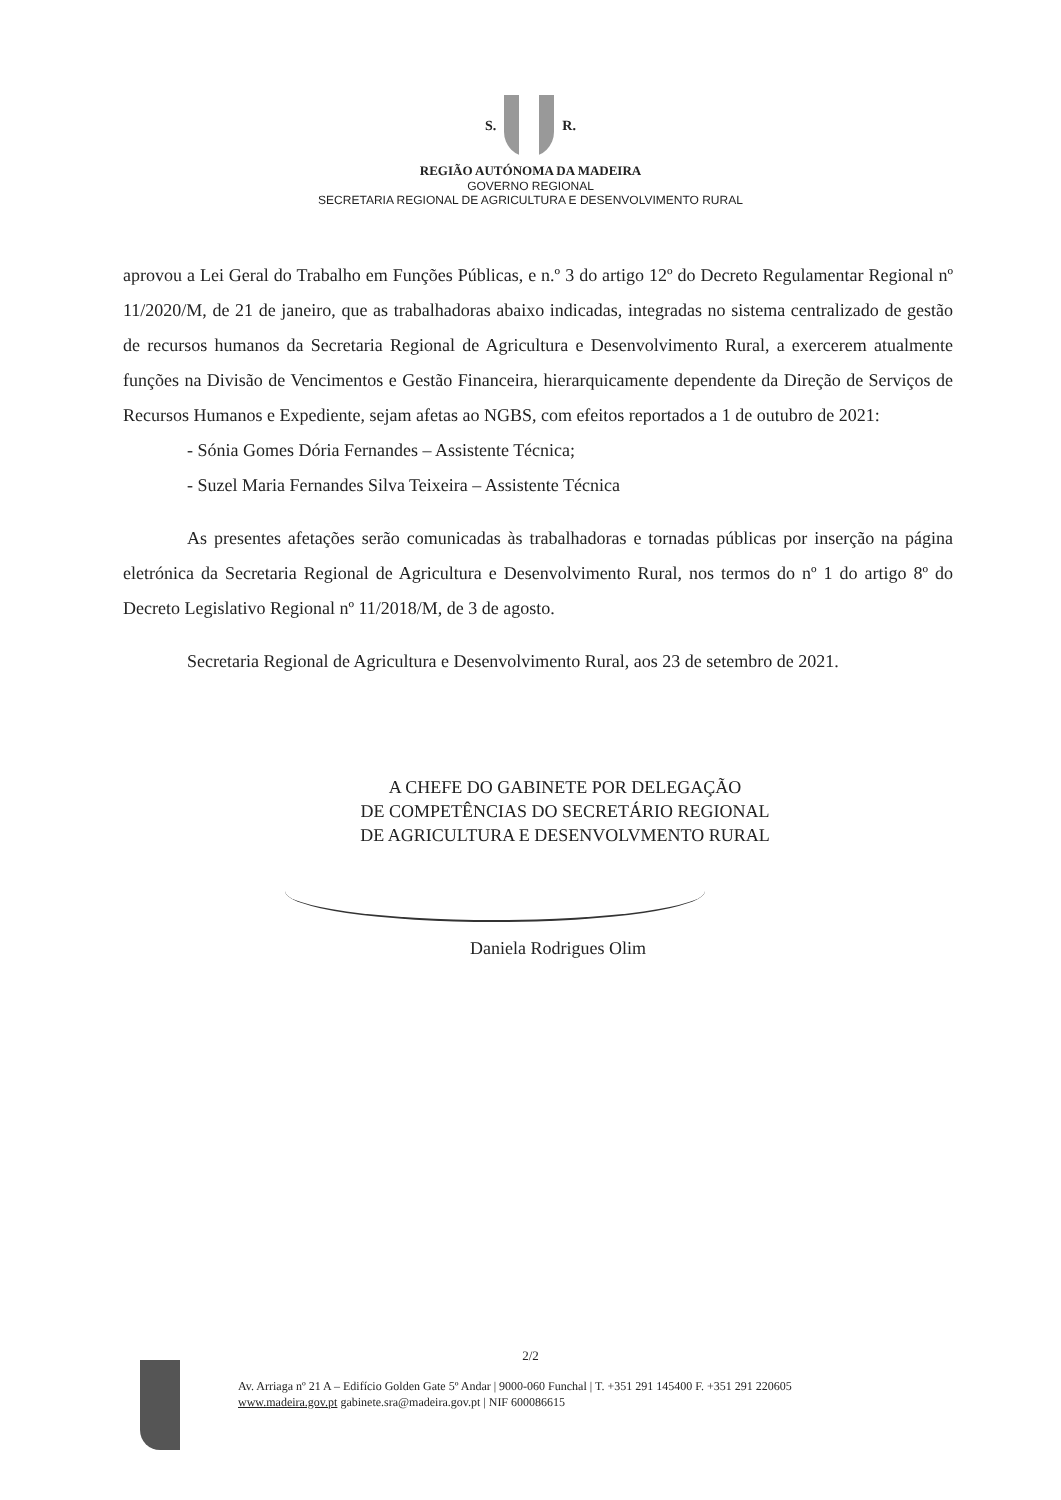S. R.
REGIÃO AUTÓNOMA DA MADEIRA
GOVERNO REGIONAL
SECRETARIA REGIONAL DE AGRICULTURA E DESENVOLVIMENTO RURAL
aprovou a Lei Geral do Trabalho em Funções Públicas, e n.º 3 do artigo 12º do Decreto Regulamentar Regional nº 11/2020/M, de 21 de janeiro, que as trabalhadoras abaixo indicadas, integradas no sistema centralizado de gestão de recursos humanos da Secretaria Regional de Agricultura e Desenvolvimento Rural, a exercerem atualmente funções na Divisão de Vencimentos e Gestão Financeira, hierarquicamente dependente da Direção de Serviços de Recursos Humanos e Expediente, sejam afetas ao NGBS, com efeitos reportados a 1 de outubro de 2021:
- Sónia Gomes Dória Fernandes – Assistente Técnica;
- Suzel Maria Fernandes Silva Teixeira – Assistente Técnica
As presentes afetações serão comunicadas às trabalhadoras e tornadas públicas por inserção na página eletrónica da Secretaria Regional de Agricultura e Desenvolvimento Rural, nos termos do nº 1 do artigo 8º do Decreto Legislativo Regional nº 11/2018/M, de 3 de agosto.
Secretaria Regional de Agricultura e Desenvolvimento Rural, aos 23 de setembro de 2021.
A CHEFE DO GABINETE POR DELEGAÇÃO
DE COMPETÊNCIAS DO SECRETÁRIO REGIONAL
DE AGRICULTURA E DESENVOLVMENTO RURAL
Daniela Rodrigues Olim
2/2
Av. Arriaga nº 21 A – Edifício Golden Gate 5º Andar | 9000-060 Funchal | T. +351 291 145400 F. +351 291 220605
www.madeira.gov.pt gabinete.sra@madeira.gov.pt | NIF 600086615